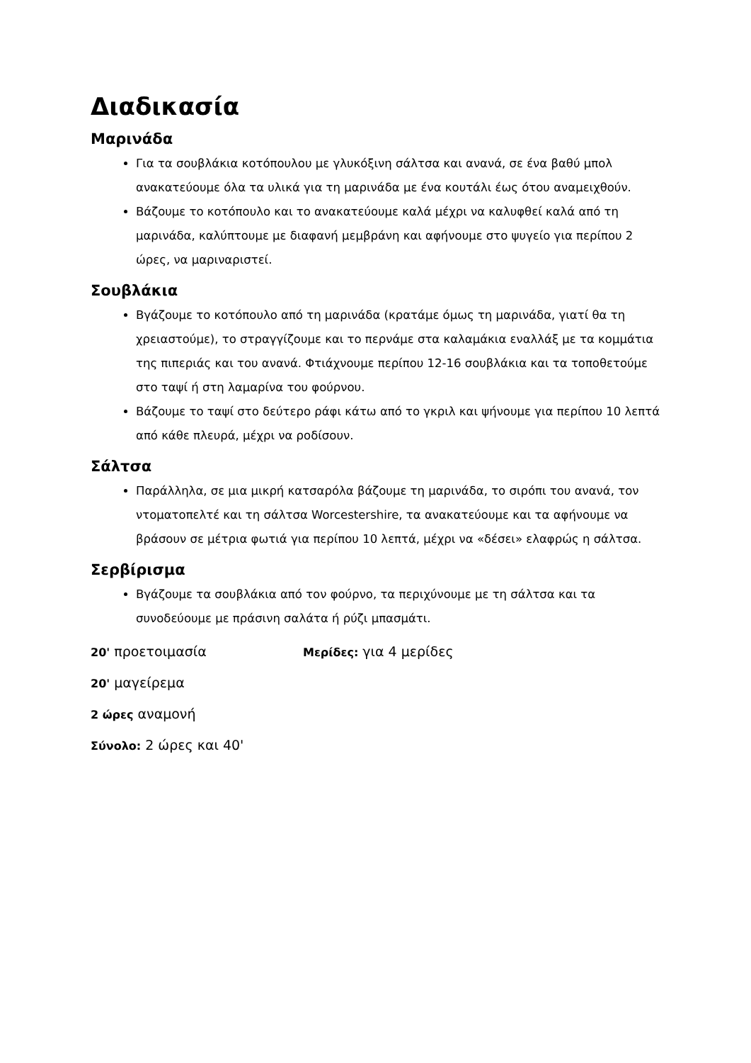Διαδικασία
Μαρινάδα
Για τα σουβλάκια κοτόπουλου με γλυκόξινη σάλτσα και ανανά, σε ένα βαθύ μπολ ανακατεύουμε όλα τα υλικά για τη μαρινάδα με ένα κουτάλι έως ότου αναμειχθούν.
Βάζουμε το κοτόπουλο και το ανακατεύουμε καλά μέχρι να καλυφθεί καλά από τη μαρινάδα, καλύπτουμε με διαφανή μεμβράνη και αφήνουμε στο ψυγείο για περίπου 2 ώρες, να μαριναριστεί.
Σουβλάκια
Βγάζουμε το κοτόπουλο από τη μαρινάδα (κρατάμε όμως τη μαρινάδα, γιατί θα τη χρειαστούμε), το στραγγίζουμε και το περνάμε στα καλαμάκια εναλλάξ με τα κομμάτια της πιπεριάς και του ανανά. Φτιάχνουμε περίπου 12-16 σουβλάκια και τα τοποθετούμε στο ταψί ή στη λαμαρίνα του φούρνου.
Βάζουμε το ταψί στο δεύτερο ράφι κάτω από το γκριλ και ψήνουμε για περίπου 10 λεπτά από κάθε πλευρά, μέχρι να ροδίσουν.
Σάλτσα
Παράλληλα, σε μια μικρή κατσαρόλα βάζουμε τη μαρινάδα, το σιρόπι του ανανά, τον ντοματοπελτέ και τη σάλτσα Worcestershire, τα ανακατεύουμε και τα αφήνουμε να βράσουν σε μέτρια φωτιά για περίπου 10 λεπτά, μέχρι να «δέσει» ελαφρώς η σάλτσα.
Σερβίρισμα
Βγάζουμε τα σουβλάκια από τον φούρνο, τα περιχύνουμε με τη σάλτσα και τα συνοδεύουμε με πράσινη σαλάτα ή ρύζι μπασμάτι.
20' προετοιμασία
Μερίδες: για 4 μερίδες
20' μαγείρεμα
2 ώρες αναμονή
Σύνολο: 2 ώρες και 40'